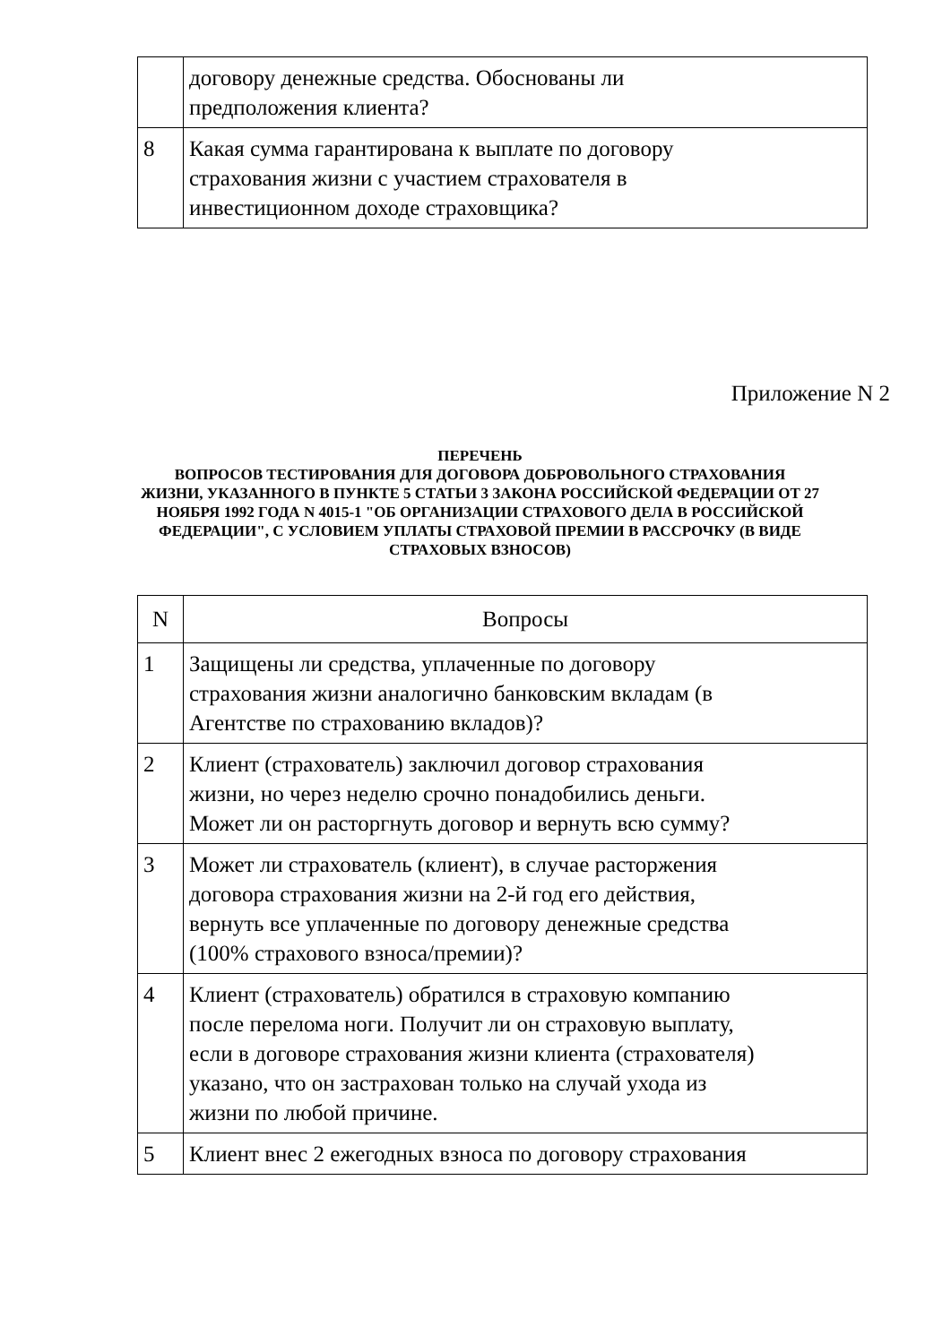| | договору денежные средства. Обоснованы ли предположения клиента? |
| 8 | Какая сумма гарантирована к выплате по договору страхования жизни с участием страхователя в инвестиционном доходе страховщика? |
Приложение N 2
ПЕРЕЧЕНЬ
ВОПРОСОВ ТЕСТИРОВАНИЯ ДЛЯ ДОГОВОРА ДОБРОВОЛЬНОГО СТРАХОВАНИЯ
ЖИЗНИ, УКАЗАННОГО В ПУНКТЕ 5 СТАТЬИ 3 ЗАКОНА РОССИЙСКОЙ ФЕДЕРАЦИИ ОТ 27 НОЯБРЯ 1992 ГОДА N 4015-1 "ОБ ОРГАНИЗАЦИИ СТРАХОВОГО ДЕЛА В РОССИЙСКОЙ ФЕДЕРАЦИИ", С УСЛОВИЕМ УПЛАТЫ СТРАХОВОЙ ПРЕМИИ В РАССРОЧКУ (В ВИДЕ СТРАХОВЫХ ВЗНОСОВ)
| N | Вопросы |
| --- | --- |
| 1 | Защищены ли средства, уплаченные по договору страхования жизни аналогично банковским вкладам (в Агентстве по страхованию вкладов)? |
| 2 | Клиент (страхователь) заключил договор страхования жизни, но через неделю срочно понадобились деньги. Может ли он расторгнуть договор и вернуть всю сумму? |
| 3 | Может ли страхователь (клиент), в случае расторжения договора страхования жизни на 2-й год его действия, вернуть все уплаченные по договору денежные средства (100% страхового взноса/премии)? |
| 4 | Клиент (страхователь) обратился в страховую компанию после перелома ноги. Получит ли он страховую выплату, если в договоре страхования жизни клиента (страхователя) указано, что он застрахован только на случай ухода из жизни по любой причине. |
| 5 | Клиент внес 2 ежегодных взноса по договору страхования |